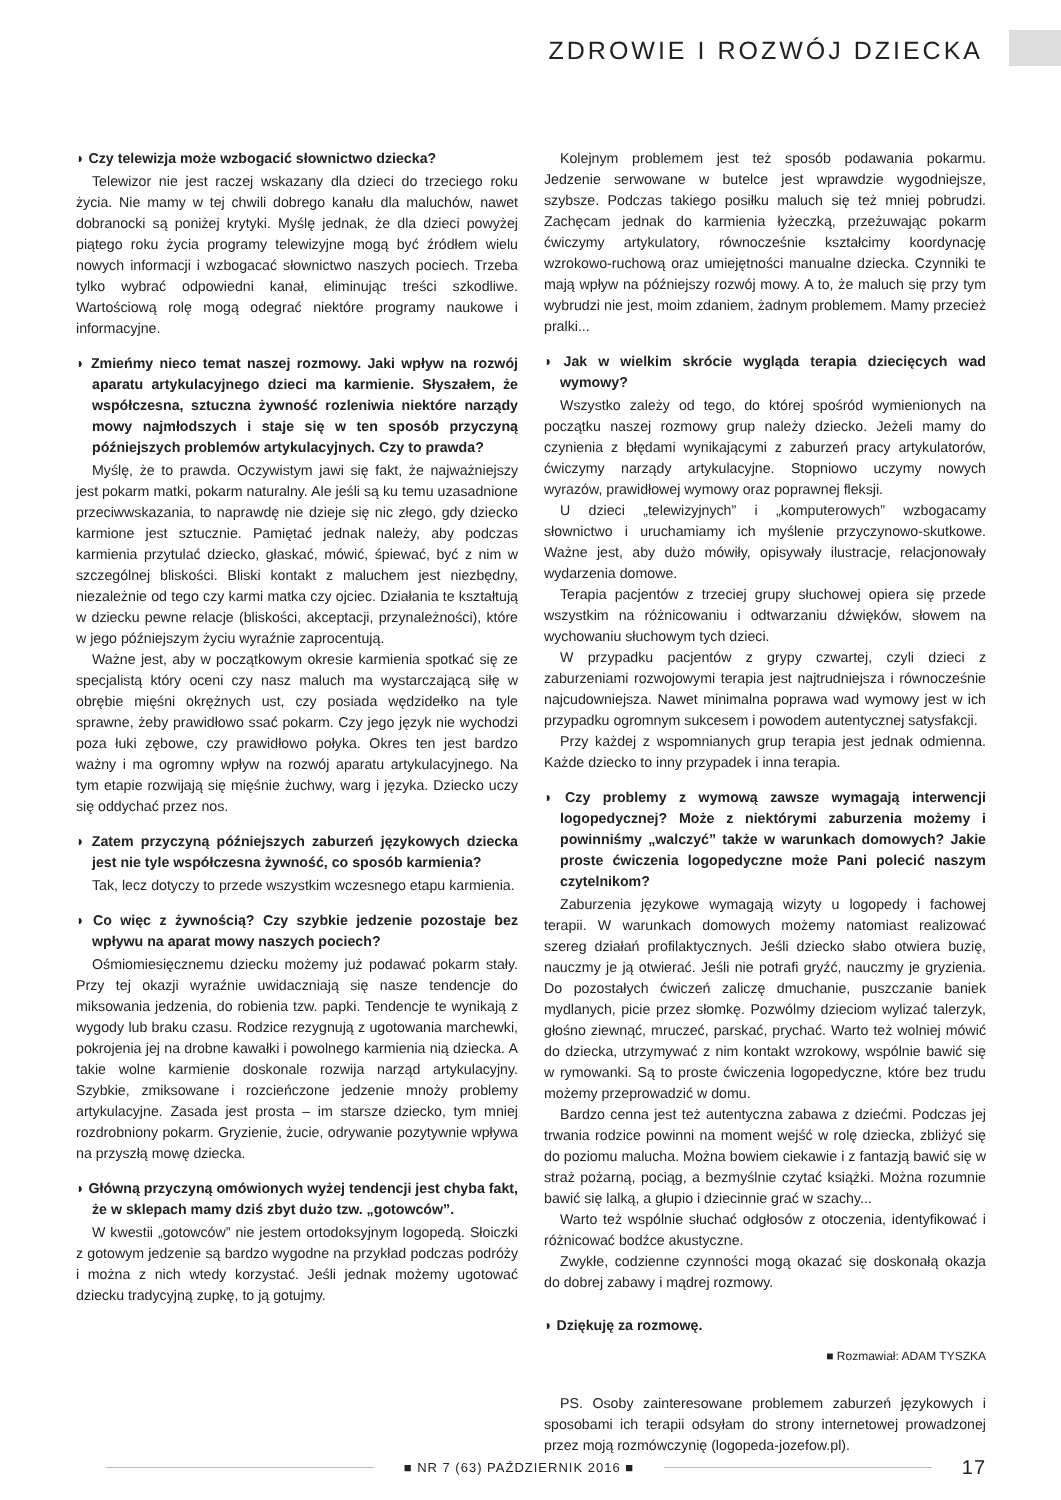ZDROWIE I ROZWÓJ DZIECKA
◗ Czy telewizja może wzbogacić słownictwo dziecka?
Telewizor nie jest raczej wskazany dla dzieci do trzeciego roku życia. Nie mamy w tej chwili dobrego kanału dla maluchów, nawet dobranocki są poniżej krytyki. Myślę jednak, że dla dzieci powyżej piątego roku życia programy telewizyjne mogą być źródłem wielu nowych informacji i wzbogacać słownictwo naszych pociech. Trzeba tylko wybrać odpowiedni kanał, eliminując treści szkodliwe. Wartościową rolę mogą odegrać niektóre programy naukowe i informacyjne.
◗ Zmieńmy nieco temat naszej rozmowy. Jaki wpływ na rozwój aparatu artykulacyjnego dzieci ma karmienie. Słyszałem, że współczesna, sztuczna żywność rozleniwia niektóre narządy mowy najmłodszych i staje się w ten sposób przyczyną późniejszych problemów artykulacyjnych. Czy to prawda?
Myślę, że to prawda. Oczywistym jawi się fakt, że najważniejszy jest pokarm matki, pokarm naturalny. Ale jeśli są ku temu uzasadnione przeciwwskazania, to naprawdę nie dzieje się nic złego, gdy dziecko karmione jest sztucznie. Pamiętać jednak należy, aby podczas karmienia przytulać dziecko, głaskać, mówić, śpiewać, być z nim w szczególnej bliskości. Bliski kontakt z maluchem jest niezbędny, niezależnie od tego czy karmi matka czy ojciec. Działania te kształtują w dziecku pewne relacje (bliskości, akceptacji, przynależności), które w jego późniejszym życiu wyraźnie zaprocentują.
Ważne jest, aby w początkowym okresie karmienia spotkać się ze specjalistą który oceni czy nasz maluch ma wystarczającą siłę w obrębie mięśni okrężnych ust, czy posiada wędzidełko na tyle sprawne, żeby prawidłowo ssać pokarm. Czy jego język nie wychodzi poza łuki zębowe, czy prawidłowo połyka. Okres ten jest bardzo ważny i ma ogromny wpływ na rozwój aparatu artykulacyjnego. Na tym etapie rozwijają się mięśnie żuchwy, warg i języka. Dziecko uczy się oddychać przez nos.
◗ Zatem przyczyną późniejszych zaburzeń językowych dziecka jest nie tyle współczesna żywność, co sposób karmienia?
Tak, lecz dotyczy to przede wszystkim wczesnego etapu karmienia.
◗ Co więc z żywnością? Czy szybkie jedzenie pozostaje bez wpływu na aparat mowy naszych pociech?
Ośmiomiesięcznemu dziecku możemy już podawać pokarm stały. Przy tej okazji wyraźnie uwidaczniają się nasze tendencje do miksowania jedzenia, do robienia tzw. papki. Tendencje te wynikają z wygody lub braku czasu. Rodzice rezygnują z ugotowania marchewki, pokrojenia jej na drobne kawałki i powolnego karmienia nią dziecka. A takie wolne karmienie doskonale rozwija narząd artykulacyjny. Szybkie, zmiksowane i rozcieńczone jedzenie mnoży problemy artykulacyjne. Zasada jest prosta – im starsze dziecko, tym mniej rozdrobniony pokarm. Gryzienie, żucie, odrywanie pozytywnie wpływa na przyszłą mowę dziecka.
◗ Główną przyczyną omówionych wyżej tendencji jest chyba fakt, że w sklepach mamy dziś zbyt dużo tzw. „gotowców”.
W kwestii „gotowców” nie jestem ortodoksyjnym logopedą. Słoiczki z gotowym jedzenie są bardzo wygodne na przykład podczas podróży i można z nich wtedy korzystać. Jeśli jednak możemy ugotować dziecku tradycyjną zupkę, to ją gotujmy.
Kolejnym problemem jest też sposób podawania pokarmu. Jedzenie serwowane w butelce jest wprawdzie wygodniejsze, szybsze. Podczas takiego posiłku maluch się też mniej pobrudzi. Zachęcam jednak do karmienia łyżeczką, przeżuwając pokarm ćwiczymy artykulatory, równocześnie kształcimy koordynację wzrokowo-ruchową oraz umiejętności manualne dziecka. Czynniki te mają wpływ na późniejszy rozwój mowy. A to, że maluch się przy tym wybrudzi nie jest, moim zdaniem, żadnym problemem. Mamy przecież pralki...
◗ Jak w wielkim skrócie wygląda terapia dziecięcych wad wymowy?
Wszystko zależy od tego, do której spośród wymienionych na początku naszej rozmowy grup należy dziecko. Jeżeli mamy do czynienia z błędami wynikającymi z zaburzeń pracy artykulatorów, ćwiczymy narządy artykulacyjne. Stopniowo uczymy nowych wyrazów, prawidłowej wymowy oraz poprawnej fleksji.
U dzieci „telewizyjnych” i „komputerowych” wzbogacamy słownictwo i uruchamiamy ich myślenie przyczynowo-skutkowe. Ważne jest, aby dużo mówiły, opisywały ilustracje, relacjonowały wydarzenia domowe.
Terapia pacjentów z trzeciej grupy słuchowej opiera się przede wszystkim na różnicowaniu i odtwarzaniu dźwięków, słowem na wychowaniu słuchowym tych dzieci.
W przypadku pacjentów z grypy czwartej, czyli dzieci z zaburzeniami rozwojowymi terapia jest najtrudniejsza i równocześnie najcudowniejsza. Nawet minimalna poprawa wad wymowy jest w ich przypadku ogromnym sukcesem i powodem autentycznej satysfakcji.
Przy każdej z wspomnianych grup terapia jest jednak odmienna. Każde dziecko to inny przypadek i inna terapia.
◗ Czy problemy z wymową zawsze wymagają interwencji logopedycznej? Może z niektórymi zaburzenia możemy i powinniśmy „walczyć” także w warunkach domowych? Jakie proste ćwiczenia logopedyczne może Pani polecić naszym czytelnikom?
Zaburzenia językowe wymagają wizyty u logopedy i fachowej terapii. W warunkach domowych możemy natomiast realizować szereg działań profilaktycznych. Jeśli dziecko słabo otwiera buzię, nauczmy je ją otwierać. Jeśli nie potrafi gryźć, nauczmy je gryzienia. Do pozostałych ćwiczeń zaliczę dmuchanie, puszczanie baniek mydlanych, picie przez słomkę. Pozwólmy dzieciom wylizać talerzyk, głośno ziewnąć, mruczeć, parskać, prychać. Warto też wolniej mówić do dziecka, utrzymywać z nim kontakt wzrokowy, wspólnie bawić się w rymowanki. Są to proste ćwiczenia logopedyczne, które bez trudu możemy przeprowadzić w domu.
Bardzo cenna jest też autentyczna zabawa z dziećmi. Podczas jej trwania rodzice powinni na moment wejść w rolę dziecka, zbliżyć się do poziomu malucha. Można bowiem ciekawie i z fantazją bawić się w straż pożarną, pociąg, a bezmyślnie czytać książki. Można rozumnie bawić się lalką, a głupio i dziecinnie grać w szachy...
Warto też wspólnie słuchać odgłosów z otoczenia, identyfikować i różnicować bodźce akustyczne.
Zwykłe, codzienne czynności mogą okazać się doskonałą okazja do dobrej zabawy i mądrej rozmowy.
◗ Dziękuję za rozmowę.
■ Rozmawiał: ADAM TYSZKA
PS. Osoby zainteresowane problemem zaburzeń językowych i sposobami ich terapii odsyłam do strony internetowej prowadzonej przez moją rozmówczynię (logopeda-jozefow.pl).
■ NR 7 (63) PAŹDZIERNIK 2016 ■
17